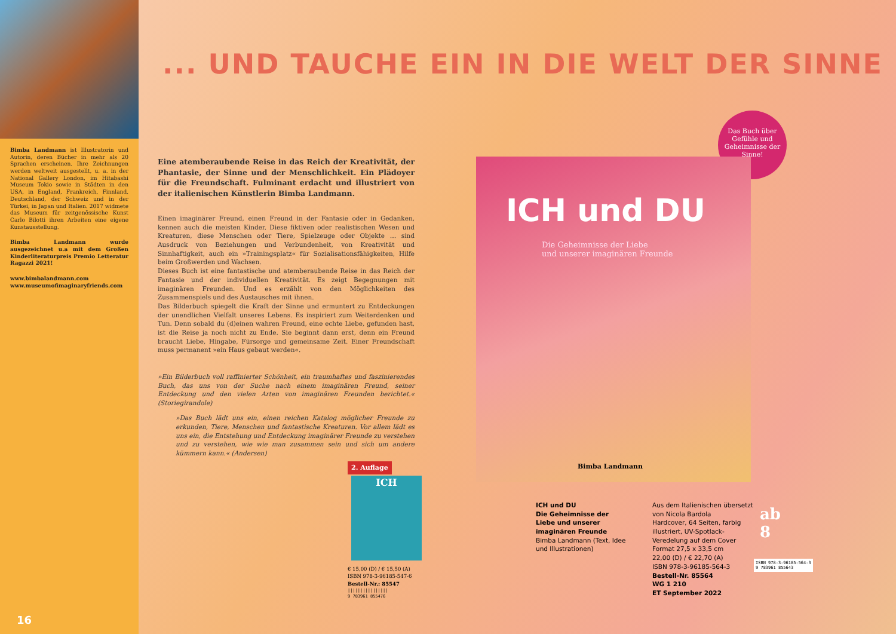Bimba Landmann ist Illustratorin und Autorin, deren Bücher in mehr als 20 Sprachen erscheinen. Ihre Zeichnungen werden weltweit ausgestellt, u. a. in der National Gallery London, im Hitabashi Museum Tokio sowie in Städten in den USA, in England, Frankreich, Finnland, Deutschland, der Schweiz und in der Türkei, in Japan und Italien. 2017 widmete das Museum für zeitgenössische Kunst Carlo Bilotti ihren Arbeiten eine eigene Kunstausstellung.
Bimba Landmann wurde ausgezeichnet u.a mit dem Großen Kinderliteraturpreis Premio Letteratur Ragazzi 2021!
www.bimbalandmann.com
www.museumofimaginaryfriends.com
16
... UND TAUCHE EIN IN DIE WELT DER SINNE
Das Buch über Gefühle und Geheimnisse der Sinne!
Eine atemberaubende Reise in das Reich der Kreativität, der Phantasie, der Sinne und der Menschlichkeit. Ein Plädoyer für die Freundschaft. Fulminant erdacht und illustriert von der italienischen Künstlerin Bimba Landmann.
Einen imaginärer Freund, einen Freund in der Fantasie oder in Gedanken, kennen auch die meisten Kinder. Diese fiktiven oder realistischen Wesen und Kreaturen, diese Menschen oder Tiere, Spielzeuge oder Objekte … sind Ausdruck von Beziehungen und Verbundenheit, von Kreativität und Sinnhaftigkeit, auch ein »Trainingsplatz« für Sozialisationsfähigkeiten, Hilfe beim Großwerden und Wachsen.
Dieses Buch ist eine fantastische und atemberaubende Reise in das Reich der Fantasie und der individuellen Kreativität. Es zeigt Begegnungen mit imaginären Freunden. Und es erzählt von den Möglichkeiten des Zusammenspiels und des Austausches mit ihnen.
Das Bilderbuch spiegelt die Kraft der Sinne und ermuntert zu Entdeckungen der unendlichen Vielfalt unseres Lebens. Es inspiriert zum Weiterdenken und Tun. Denn sobald du (d)einen wahren Freund, eine echte Liebe, gefunden hast, ist die Reise ja noch nicht zu Ende. Sie beginnt dann erst, denn ein Freund braucht Liebe, Hingabe, Fürsorge und gemeinsame Zeit. Einer Freundschaft muss permanent »ein Haus gebaut werden«.
»Ein Bilderbuch voll raffinierter Schönheit, ein traumhaftes und faszinierendes Buch, das uns von der Suche nach einem imaginären Freund, seiner Entdeckung und den vielen Arten von imaginären Freunden berichtet.« (Storiegirandole)
»Das Buch lädt uns ein, einen reichen Katalog möglicher Freunde zu erkunden, Tiere, Menschen und fantastische Kreaturen. Vor allem lädt es uns ein, die Entstehung und Entdeckung imaginärer Freunde zu verstehen und zu verstehen, wie wie man zusammen sein und sich um andere kümmern kann.« (Andersen)
ICH und DU
Die Geheimnisse der Liebe
und unserer imaginären Freunde
Bimba Landmann
2. Auflage
ICH
€ 15,00 (D) / € 15,50 (A)
ISBN 978-3-96185-547-6
Bestell-Nr.: 85547
||||||||||||||||
9 783961 855476
ICH und DU
Die Geheimnisse der Liebe und unserer imaginären Freunde
Bimba Landmann (Text, Idee und Illustrationen)
Aus dem Italienischen übersetzt von Nicola Bardola
Hardcover, 64 Seiten, farbig illustriert, UV-Spotlack-Veredelung auf dem Cover
Format 27,5 x 33,5 cm
22,00 (D) / € 22,70 (A)
ISBN 978-3-96185-564-3
Bestell-Nr. 85564
WG 1 210
ET September 2022
ab
8
ISBN 978-3-96185-564-3
9 783961 855643